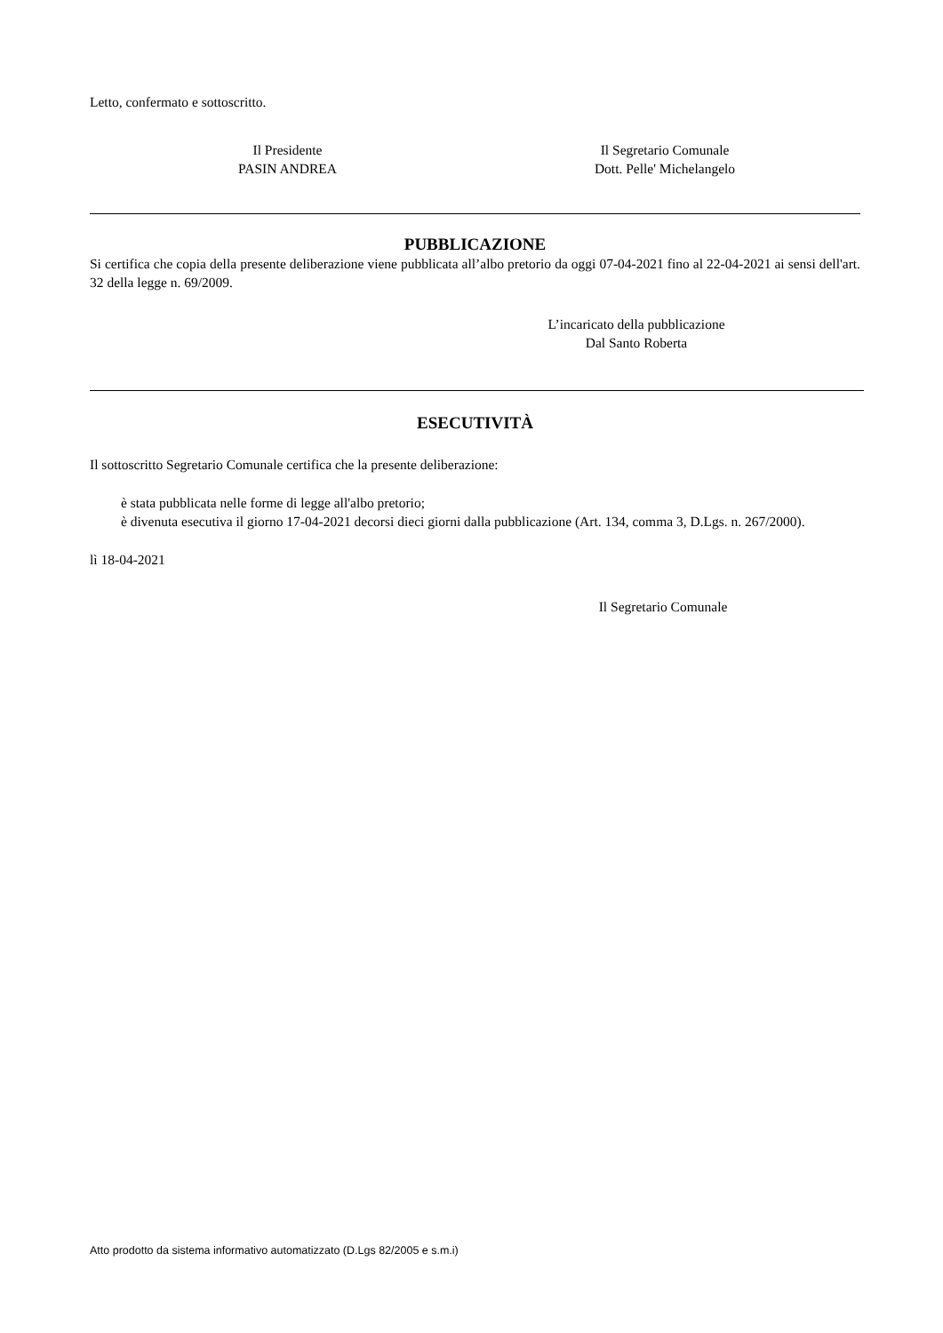Letto, confermato e sottoscritto.
Il Presidente
PASIN ANDREA
Il Segretario Comunale
Dott. Pelle' Michelangelo
PUBBLICAZIONE
Si certifica che copia della presente deliberazione viene pubblicata all’albo pretorio da oggi 07-04-2021 fino al 22-04-2021 ai sensi dell'art. 32 della legge n. 69/2009.
L’incaricato della pubblicazione
Dal Santo Roberta
ESECUTIVITÀ
Il sottoscritto Segretario Comunale certifica che la presente deliberazione:
è stata pubblicata nelle forme di legge all'albo pretorio;
è divenuta esecutiva il giorno 17-04-2021 decorsi dieci giorni dalla pubblicazione (Art. 134, comma 3, D.Lgs. n. 267/2000).
lì 18-04-2021
Il Segretario Comunale
Atto prodotto da sistema informativo automatizzato (D.Lgs 82/2005 e s.m.i)